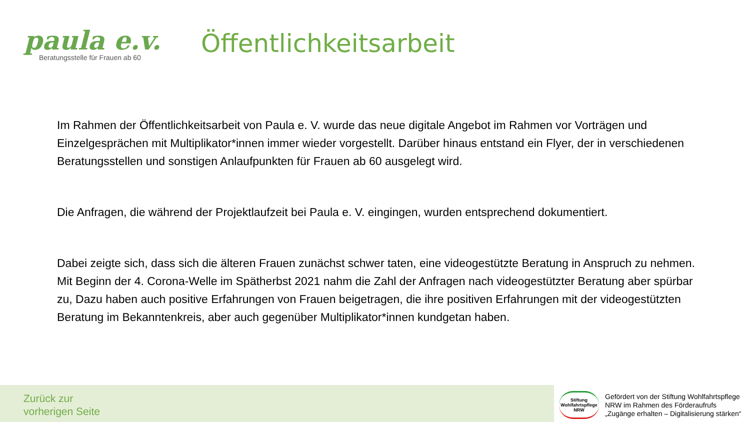paula e.v.
Beratungsstelle für Frauen ab 60
Öffentlichkeitsarbeit
Im Rahmen der Öffentlichkeitsarbeit von Paula e. V. wurde das neue digitale Angebot im Rahmen vor Vorträgen und Einzelgesprächen mit Multiplikator*innen immer wieder vorgestellt. Darüber hinaus entstand ein Flyer, der in verschiedenen Beratungsstellen und sonstigen Anlaufpunkten für Frauen ab 60 ausgelegt wird.
Die Anfragen, die während der Projektlaufzeit bei Paula e. V. eingingen, wurden entsprechend dokumentiert.
Dabei zeigte sich, dass sich die älteren Frauen zunächst schwer taten, eine videogestützte Beratung in Anspruch zu nehmen. Mit Beginn der 4. Corona-Welle im Spätherbst 2021 nahm die Zahl der Anfragen nach videogestützter Beratung aber spürbar zu, Dazu haben auch positive Erfahrungen von Frauen beigetragen, die ihre positiven Erfahrungen mit der videogestützten Beratung im Bekanntenkreis, aber auch gegenüber Multiplikator*innen kundgetan haben.
Zurück zur
vorherigen Seite
Stiftung
Wohlfahrtspflege
NRW
Gefördert von der Stiftung Wohlfahrtspflege
NRW im Rahmen des Förderaufrufs
„Zugänge erhalten – Digitalisierung stärken“